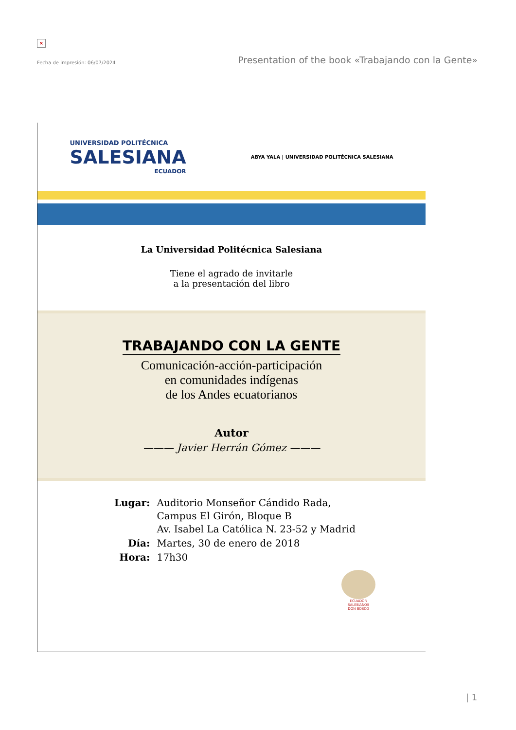×
Fecha de impresión: 06/07/2024 Presentation of the book «Trabajando con la Gente»
UNIVERSIDAD POLITÉCNICA
SALESIANA
ECUADOR
ABYA YALA | UNIVERSIDAD POLITÉCNICA SALESIANA
La Universidad Politécnica Salesiana
Tiene el agrado de invitarle
a la presentación del libro
TRABAJANDO CON LA GENTE
Comunicación-acción-participación
en comunidades indígenas
de los Andes ecuatorianos
Autor
——— Javier Herrán Gómez ———
| Lugar: | Auditorio Monseñor Cándido Rada, Campus El Girón, Bloque B Av. Isabel La Católica N. 23-52 y Madrid |
| Día: | Martes, 30 de enero de 2018 |
| Hora: | 17h30 |
ECUADOR
SALESIANOS
DON BOSCO
| 1